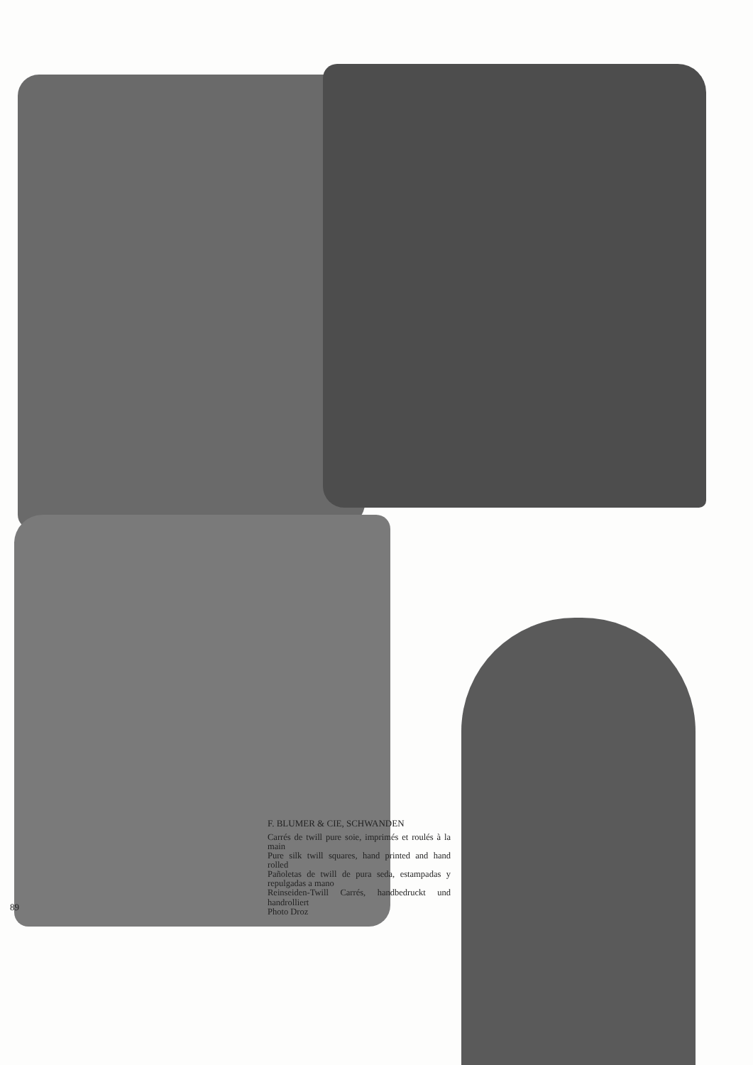89
F. BLUMER & CIE, SCHWANDEN
Carrés de twill pure soie, imprimés et roulés à la main
Pure silk twill squares, hand printed and hand rolled
Pañoletas de twill de pura seda, estampadas y repulgadas a mano
Reinseiden-Twill Carrés, handbedruckt und handrolliert
Photo Droz